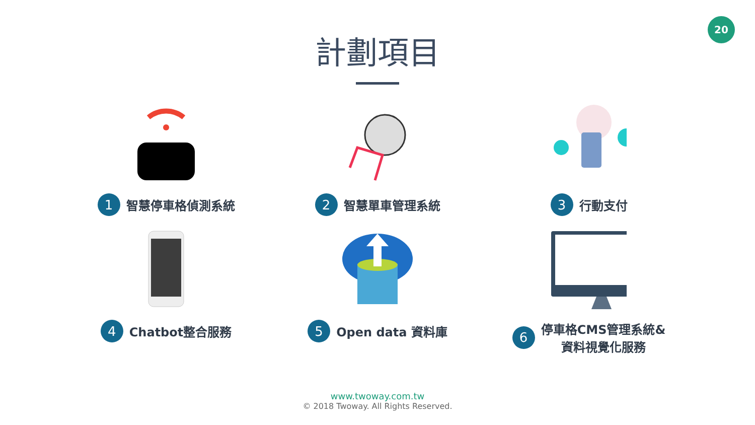20
計劃項目
1 智慧停車格偵測系統
2 智慧單車管理系統
3 行動支付
4 Chatbot整合服務
5 Open data 資料庫
6 停車格CMS管理系統&
資料視覺化服務
www.twoway.com.tw
© 2018 Twoway. All Rights Reserved.